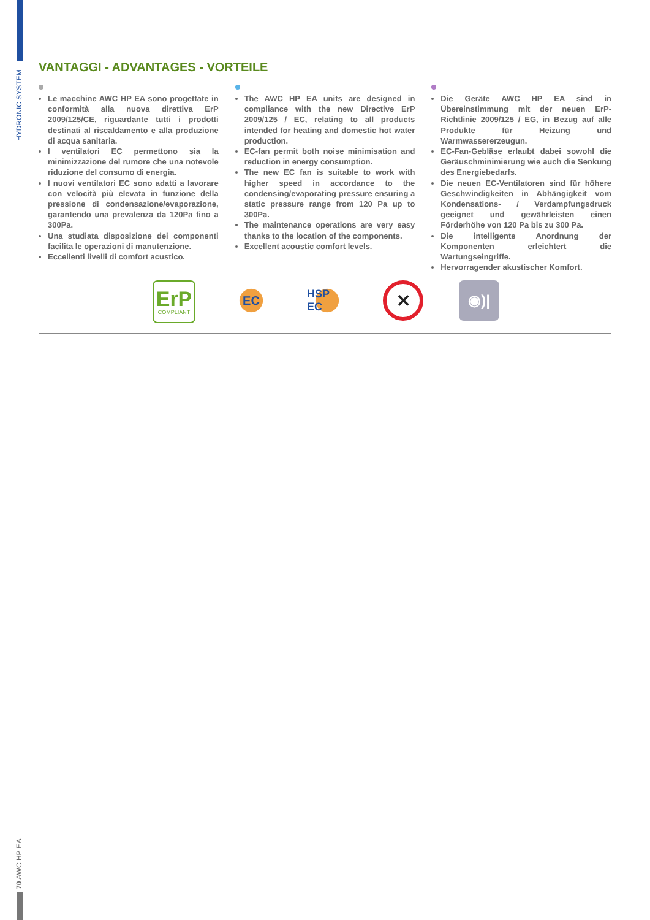HYDRONIC SYSTEM
VANTAGGI - ADVANTAGES - VORTEILE
Le macchine AWC HP EA sono progettate in conformità alla nuova direttiva ErP 2009/125/CE, riguardante tutti i prodotti destinati al riscaldamento e alla produzione di acqua sanitaria.
I ventilatori EC permettono sia la minimizzazione del rumore che una notevole riduzione del consumo di energia.
I nuovi ventilatori EC sono adatti a lavorare con velocità più elevata in funzione della pressione di condensazione/evaporazione, garantendo una prevalenza da 120Pa fino a 300Pa.
Una studiata disposizione dei componenti facilita le operazioni di manutenzione.
Eccellenti livelli di comfort acustico.
The AWC HP EA units are designed in compliance with the new Directive ErP 2009/125 / EC, relating to all products intended for heating and domestic hot water production.
EC-fan permit both noise minimisation and reduction in energy consumption.
The new EC fan is suitable to work with higher speed in accordance to the condensing/evaporating pressure ensuring a static pressure range from 120 Pa up to 300Pa.
The maintenance operations are very easy thanks to the location of the components.
Excellent acoustic comfort levels.
Die Geräte AWC HP EA sind in Übereinstimmung mit der neuen ErP-Richtlinie 2009/125 / EG, in Bezug auf alle Produkte für Heizung und Warmwassererzeugun.
EC-Fan-Gebläse erlaubt dabei sowohl die Geräuschminimierung wie auch die Senkung des Energiebedarfs.
Die neuen EC-Ventilatoren sind für höhere Geschwindigkeiten in Abhängigkeit vom Kondensations- / Verdampfungsdruck geeignet und gewährleisten einen Förderhöhe von 120 Pa bis zu 300 Pa.
Die intelligente Anordnung der Komponenten erleichtert die Wartungseingriffe.
Hervorragender akustischer Komfort.
ErP
COMPLIANT
EC HSP EC
✕
◉)|
70 AWC HP EA